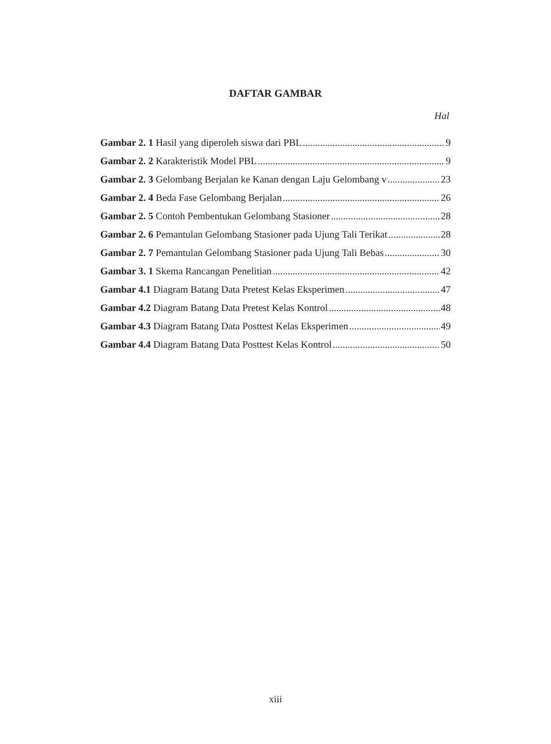DAFTAR GAMBAR
Hal
Gambar 2. 1 Hasil yang diperoleh siswa dari PBL 9
Gambar 2. 2 Karakteristik Model PBL 9
Gambar 2. 3 Gelombang Berjalan ke Kanan dengan Laju Gelombang v 23
Gambar 2. 4 Beda Fase Gelombang Berjalan 26
Gambar 2. 5 Contoh Pembentukan Gelombang Stasioner 28
Gambar 2. 6 Pemantulan Gelombang Stasioner pada Ujung Tali Terikat 28
Gambar 2. 7 Pemantulan Gelombang Stasioner pada Ujung Tali Bebas 30
Gambar 3. 1 Skema Rancangan Penelitian 42
Gambar 4.1 Diagram Batang Data Pretest Kelas Eksperimen 47
Gambar 4.2 Diagram Batang Data Pretest Kelas Kontrol 48
Gambar 4.3 Diagram Batang Data Posttest Kelas Eksperimen 49
Gambar 4.4 Diagram Batang Data Posttest Kelas Kontrol 50
xiii